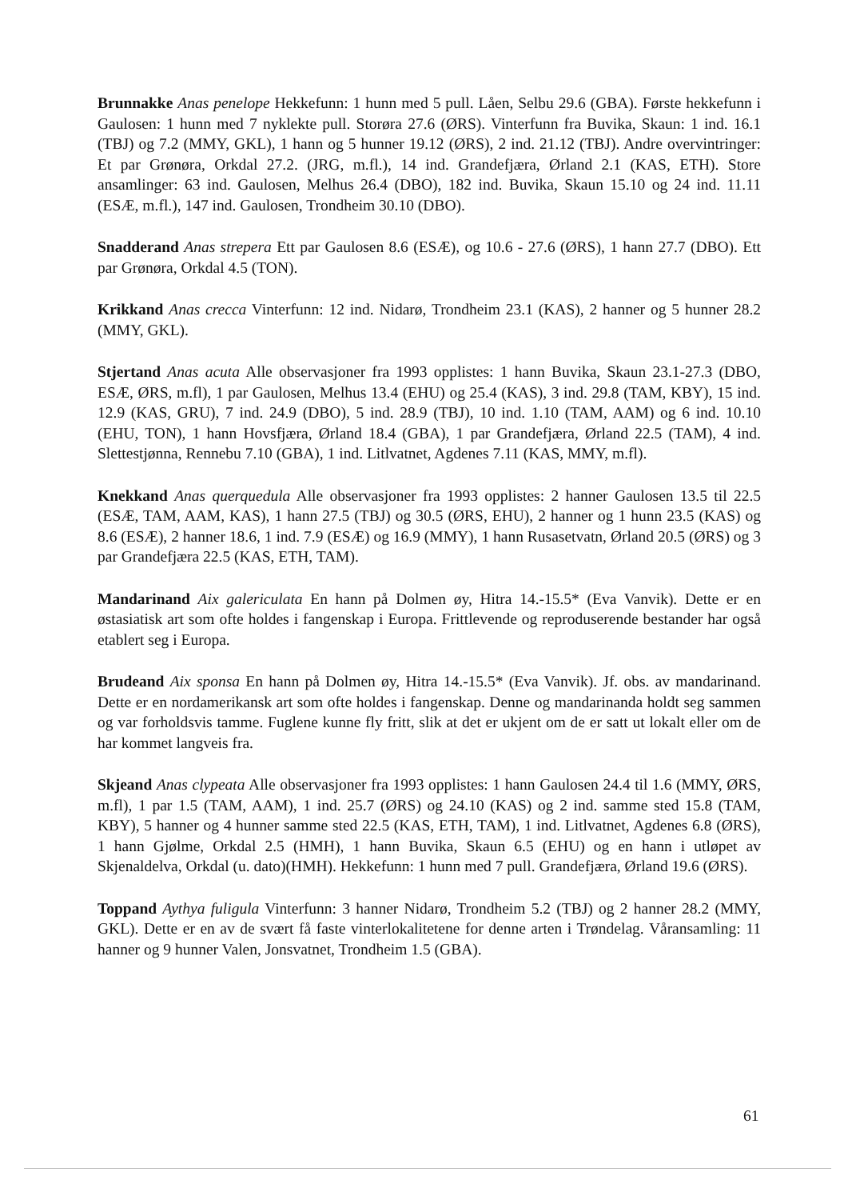Brunnakke Anas penelope Hekkefunn: 1 hunn med 5 pull. Låen, Selbu 29.6 (GBA). Første hekkefunn i Gaulosen: 1 hunn med 7 nyklekte pull. Storøra 27.6 (ØRS). Vinterfunn fra Buvika, Skaun: 1 ind. 16.1 (TBJ) og 7.2 (MMY, GKL), 1 hann og 5 hunner 19.12 (ØRS), 2 ind. 21.12 (TBJ). Andre overvintringer: Et par Grønøra, Orkdal 27.2. (JRG, m.fl.), 14 ind. Grandefjæra, Ørland 2.1 (KAS, ETH). Store ansamlinger: 63 ind. Gaulosen, Melhus 26.4 (DBO), 182 ind. Buvika, Skaun 15.10 og 24 ind. 11.11 (ESÆ, m.fl.), 147 ind. Gaulosen, Trondheim 30.10 (DBO).
Snadderand Anas strepera Ett par Gaulosen 8.6 (ESÆ), og 10.6 - 27.6 (ØRS), 1 hann 27.7 (DBO). Ett par Grønøra, Orkdal 4.5 (TON).
Krikkand Anas crecca Vinterfunn: 12 ind. Nidarø, Trondheim 23.1 (KAS), 2 hanner og 5 hunner 28.2 (MMY, GKL).
Stjertand Anas acuta Alle observasjoner fra 1993 opplistes: 1 hann Buvika, Skaun 23.1-27.3 (DBO, ESÆ, ØRS, m.fl), 1 par Gaulosen, Melhus 13.4 (EHU) og 25.4 (KAS), 3 ind. 29.8 (TAM, KBY), 15 ind. 12.9 (KAS, GRU), 7 ind. 24.9 (DBO), 5 ind. 28.9 (TBJ), 10 ind. 1.10 (TAM, AAM) og 6 ind. 10.10 (EHU, TON), 1 hann Hovsfjæra, Ørland 18.4 (GBA), 1 par Grandefjæra, Ørland 22.5 (TAM), 4 ind. Slettestjønna, Rennebu 7.10 (GBA), 1 ind. Litlvatnet, Agdenes 7.11 (KAS, MMY, m.fl).
Knekkand Anas querquedula Alle observasjoner fra 1993 opplistes: 2 hanner Gaulosen 13.5 til 22.5 (ESÆ, TAM, AAM, KAS), 1 hann 27.5 (TBJ) og 30.5 (ØRS, EHU), 2 hanner og 1 hunn 23.5 (KAS) og 8.6 (ESÆ), 2 hanner 18.6, 1 ind. 7.9 (ESÆ) og 16.9 (MMY), 1 hann Rusasetvatn, Ørland 20.5 (ØRS) og 3 par Grandefjæra 22.5 (KAS, ETH, TAM).
Mandarinand Aix galericulata En hann på Dolmen øy, Hitra 14.-15.5* (Eva Vanvik). Dette er en østasiatisk art som ofte holdes i fangenskap i Europa. Frittlevende og reproduserende bestander har også etablert seg i Europa.
Brudeand Aix sponsa En hann på Dolmen øy, Hitra 14.-15.5* (Eva Vanvik). Jf. obs. av mandarinand. Dette er en nordamerikansk art som ofte holdes i fangenskap. Denne og mandarinanda holdt seg sammen og var forholdsvis tamme. Fuglene kunne fly fritt, slik at det er ukjent om de er satt ut lokalt eller om de har kommet langveis fra.
Skjeand Anas clypeata Alle observasjoner fra 1993 opplistes: 1 hann Gaulosen 24.4 til 1.6 (MMY, ØRS, m.fl), 1 par 1.5 (TAM, AAM), 1 ind. 25.7 (ØRS) og 24.10 (KAS) og 2 ind. samme sted 15.8 (TAM, KBY), 5 hanner og 4 hunner samme sted 22.5 (KAS, ETH, TAM), 1 ind. Litlvatnet, Agdenes 6.8 (ØRS), 1 hann Gjølme, Orkdal 2.5 (HMH), 1 hann Buvika, Skaun 6.5 (EHU) og en hann i utløpet av Skjenaldelva, Orkdal (u. dato)(HMH). Hekkefunn: 1 hunn med 7 pull. Grandefjæra, Ørland 19.6 (ØRS).
Toppand Aythya fuligula Vinterfunn: 3 hanner Nidarø, Trondheim 5.2 (TBJ) og 2 hanner 28.2 (MMY, GKL). Dette er en av de svært få faste vinterlokalitetene for denne arten i Trøndelag. Våransamling: 11 hanner og 9 hunner Valen, Jonsvatnet, Trondheim 1.5 (GBA).
61